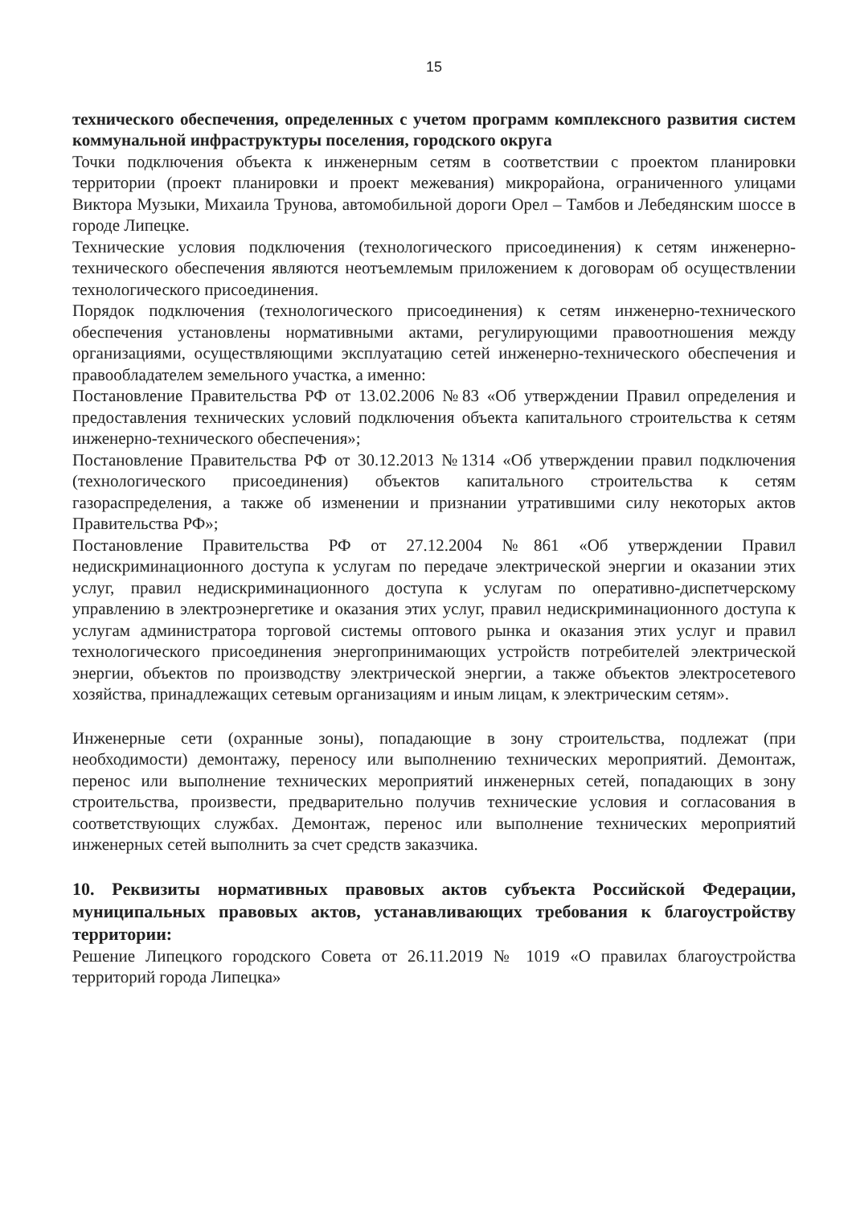15
технического обеспечения, определенных с учетом программ комплексного развития систем коммунальной инфраструктуры поселения, городского округа
Точки подключения объекта к инженерным сетям в соответствии с проектом планировки территории (проект планировки и проект межевания) микрорайона, ограниченного улицами Виктора Музыки, Михаила Трунова, автомобильной дороги Орел – Тамбов и Лебедянским шоссе в городе Липецке.
Технические условия подключения (технологического присоединения) к сетям инженерно-технического обеспечения являются неотъемлемым приложением к договорам об осуществлении технологического присоединения.
Порядок подключения (технологического присоединения) к сетям инженерно-технического обеспечения установлены нормативными актами, регулирующими правоотношения между организациями, осуществляющими эксплуатацию сетей инженерно-технического обеспечения и правообладателем земельного участка, а именно:
Постановление Правительства РФ от 13.02.2006 №83 «Об утверждении Правил определения и предоставления технических условий подключения объекта капитального строительства к сетям инженерно-технического обеспечения»;
Постановление Правительства РФ от 30.12.2013 №1314 «Об утверждении правил подключения (технологического присоединения) объектов капитального строительства к сетям газораспределения, а также об изменении и признании утратившими силу некоторых актов Правительства РФ»;
Постановление Правительства РФ от 27.12.2004 №861 «Об утверждении Правил недискриминационного доступа к услугам по передаче электрической энергии и оказании этих услуг, правил недискриминационного доступа к услугам по оперативно-диспетчерскому управлению в электроэнергетике и оказания этих услуг, правил недискриминационного доступа к услугам администратора торговой системы оптового рынка и оказания этих услуг и правил технологического присоединения энергопринимающих устройств потребителей электрической энергии, объектов по производству электрической энергии, а также объектов электросетевого хозяйства, принадлежащих сетевым организациям и иным лицам, к электрическим сетям».
Инженерные сети (охранные зоны), попадающие в зону строительства, подлежат (при необходимости) демонтажу, переносу или выполнению технических мероприятий. Демонтаж, перенос или выполнение технических мероприятий инженерных сетей, попадающих в зону строительства, произвести, предварительно получив технические условия и согласования в соответствующих службах. Демонтаж, перенос или выполнение технических мероприятий инженерных сетей выполнить за счет средств заказчика.
10. Реквизиты нормативных правовых актов субъекта Российской Федерации, муниципальных правовых актов, устанавливающих требования к благоустройству территории:
Решение Липецкого городского Совета от 26.11.2019 № 1019 «О правилах благоустройства территорий города Липецка»